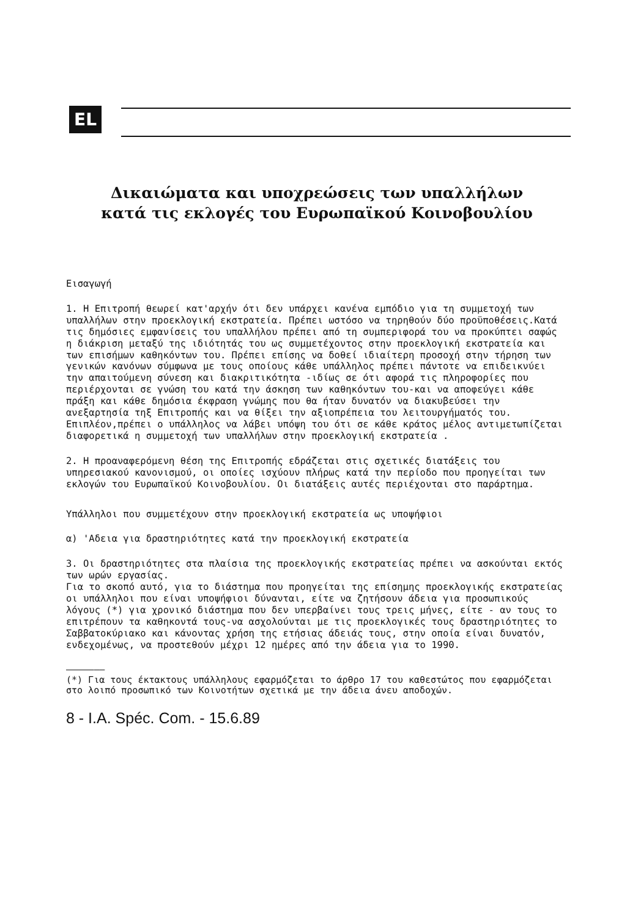EL
Δικαιώματα και υποχρεώσεις των υπαλλήλων
κατά τις εκλογές του Ευρωπαϊκού Κοινοβουλίου
Εισαγωγή
1. Η Επιτροπή θεωρεί κατ'αρχήν ότι δεν υπάρχει κανένα εμπόδιο για τη συμμετοχή των υπαλλήλων στην προεκλογική εκστρατεία. Πρέπει ωστόσο να τηρηθούν δύο προϋποθέσεις.Κατά τις δημόσιες εμφανίσεις του υπαλλήλου πρέπει από τη συμπεριφορά του να προκύπτει σαφώς η διάκριση μεταξύ της ιδιότητάς του ως συμμετέχοντος στην προεκλογική εκστρατεία και των επισήμων καθηκόντων του. Πρέπει επίσης να δοθεί ιδιαίτερη προσοχή στην τήρηση των γενικών κανόνων σύμφωνα με τους οποίους κάθε υπάλληλος πρέπει πάντοτε να επιδεικνύει την απαιτούμενη σύνεση και διακριτικότητα -ιδίως σε ότι αφορά τις πληροφορίες που περιέρχονται σε γνώση του κατά την άσκηση των καθηκόντων του-και να αποφεύγει κάθε πράξη και κάθε δημόσια έκφραση γνώμης που θα ήταν δυνατόν να διακυβεύσει την ανεξαρτησία τηξ Επιτροπής και να θίξει την αξιοπρέπεια του λειτουργήματός του. Επιπλέον,πρέπει ο υπάλληλος να λάβει υπόψη του ότι σε κάθε κράτος μέλος αντιμετωπίζεται διαφορετικά η συμμετοχή των υπαλλήλων στην προεκλογική εκστρατεία .
2. Η προαναφερόμενη θέση της Επιτροπής εδράζεται στις σχετικές διατάξεις του υπηρεσιακού κανονισμού, οι οποίες ισχύουν πλήρως κατά την περίοδο που προηγείται των εκλογών του Ευρωπαϊκού Κοινοβουλίου. Οι διατάξεις αυτές περιέχονται στο παράρτημα.
Υπάλληλοι που συμμετέχουν στην προεκλογική εκστρατεία ως υποψήφιοι
α) 'Αδεια για δραστηριότητες κατά την προεκλογική εκστρατεία
3. Οι δραστηριότητες στα πλαίσια της προεκλογικής εκστρατείας πρέπει να ασκούνται εκτός των ωρών εργασίας.
Για το σκοπό αυτό, για το διάστημα που προηγείται της επίσημης προεκλογικής εκστρατείας οι υπάλληλοι που είναι υποψήφιοι δύνανται, είτε να ζητήσουν άδεια για προσωπικούς λόγους (*) για χρονικό διάστημα που δεν υπερβαίνει τους τρεις μήνες, είτε - αν τους το επιτρέπουν τα καθηκοντά τους-να ασχολούνται με τις προεκλογικές τους δραστηριότητες το Σαββατοκύριακο και κάνοντας χρήση της ετήσιας άδειάς τους, στην οποία είναι δυνατόν, ενδεχομένως, να προστεθούν μέχρι 12 ημέρες από την άδεια για το 1990.
———————
(*) Για τους έκτακτους υπάλληλους εφαρμόζεται το άρθρο 17 του καθεστώτος που εφαρμόζεται στο λοιπό προσωπικό των Κοινοτήτων σχετικά με την άδεια άνευ αποδοχών.
8 - I.A. Spéc. Com. - 15.6.89